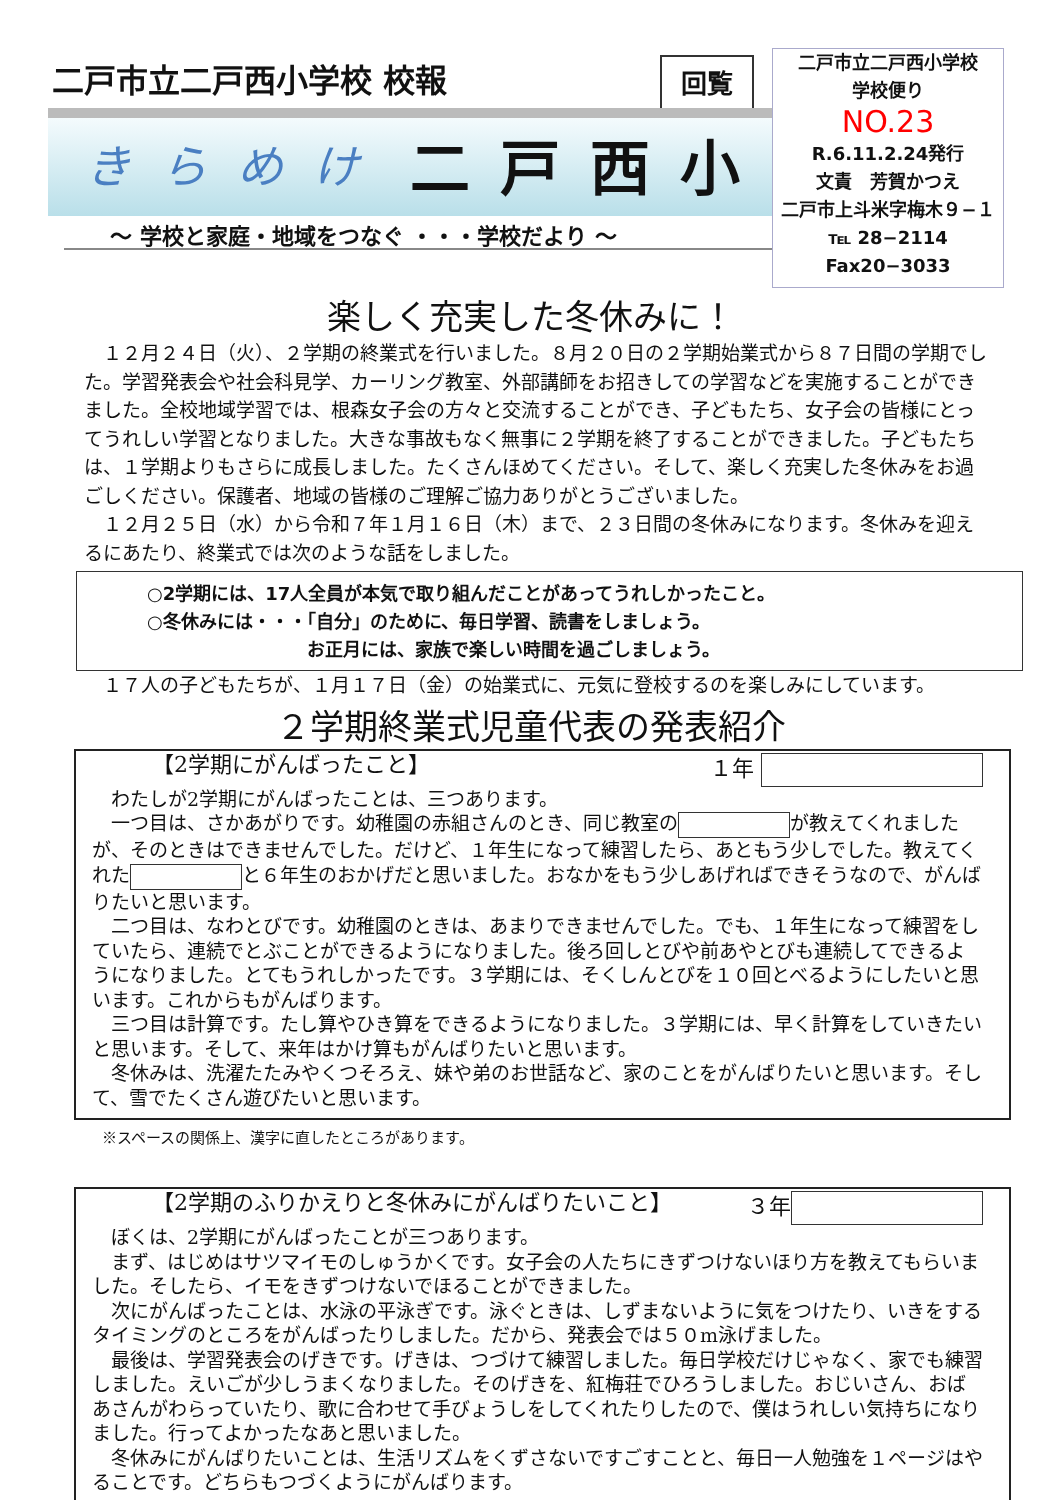二戸市立二戸西小学校 校報 回覧
きらめけ 二戸西小
～ 学校と家庭・地域をつなぐ ・・・学校だより ～
二戸市立二戸西小学校
学校便り
NO.23
R.6.11.2.24発行
文責　芳賀かつえ
二戸市上斗米字梅木９−１
℡ 28−2114
Fax20−3033
楽しく充実した冬休みに！
　１２月２４日（火）、２学期の終業式を行いました。８月２０日の２学期始業式から８７日間の学期でした。学習発表会や社会科見学、カーリング教室、外部講師をお招きしての学習などを実施することができました。全校地域学習では、根森女子会の方々と交流することができ、子どもたち、女子会の皆様にとってうれしい学習となりました。大きな事故もなく無事に２学期を終了することができました。子どもたちは、１学期よりもさらに成長しました。たくさんほめてください。そして、楽しく充実した冬休みをお過ごしください。保護者、地域の皆様のご理解ご協力ありがとうございました。
　１２月２５日（水）から令和７年１月１６日（木）まで、２３日間の冬休みになります。冬休みを迎えるにあたり、終業式では次のような話をしました。
○2学期には、17人全員が本気で取り組んだことがあってうれしかったこと。
○冬休みには・・・「自分」のために、毎日学習、読書をしましょう。
お正月には、家族で楽しい時間を過ごしましょう。
　１７人の子どもたちが、１月１７日（金）の始業式に、元気に登校するのを楽しみにしています。
２学期終業式児童代表の発表紹介
【2学期にがんばったこと】 １年
　わたしが2学期にがんばったことは、三つあります。
　一つ目は、さかあがりです。幼稚園の赤組さんのとき、同じ教室の が教えてくれましたが、そのときはできませんでした。だけど、１年生になって練習したら、あともう少しでした。教えてくれた と６年生のおかげだと思いました。おなかをもう少しあげればできそうなので、がんばりたいと思います。
　二つ目は、なわとびです。幼稚園のときは、あまりできませんでした。でも、１年生になって練習をしていたら、連続でとぶことができるようになりました。後ろ回しとびや前あやとびも連続してできるようになりました。とてもうれしかったです。３学期には、そくしんとびを１０回とべるようにしたいと思います。これからもがんばります。
　三つ目は計算です。たし算やひき算をできるようになりました。３学期には、早く計算をしていきたいと思います。そして、来年はかけ算もがんばりたいと思います。
　冬休みは、洗濯たたみやくつそろえ、妹や弟のお世話など、家のことをがんばりたいと思います。そして、雪でたくさん遊びたいと思います。
※スペースの関係上、漢字に直したところがあります。
【2学期のふりかえりと冬休みにがんばりたいこと】 ３年
　ぼくは、2学期にがんばったことが三つあります。
　まず、はじめはサツマイモのしゅうかくです。女子会の人たちにきずつけないほり方を教えてもらいました。そしたら、イモをきずつけないでほることができました。
　次にがんばったことは、水泳の平泳ぎです。泳ぐときは、しずまないように気をつけたり、いきをするタイミングのところをがんばったりしました。だから、発表会では５０m泳げました。
　最後は、学習発表会のげきです。げきは、つづけて練習しました。毎日学校だけじゃなく、家でも練習しました。えいごが少しうまくなりました。そのげきを、紅梅荘でひろうしました。おじいさん、おばあさんがわらっていたり、歌に合わせて手びょうしをしてくれたりしたので、僕はうれしい気持ちになりました。行ってよかったなあと思いました。
　冬休みにがんばりたいことは、生活リズムをくずさないですごすことと、毎日一人勉強を１ページはやることです。どちらもつづくようにがんばります。